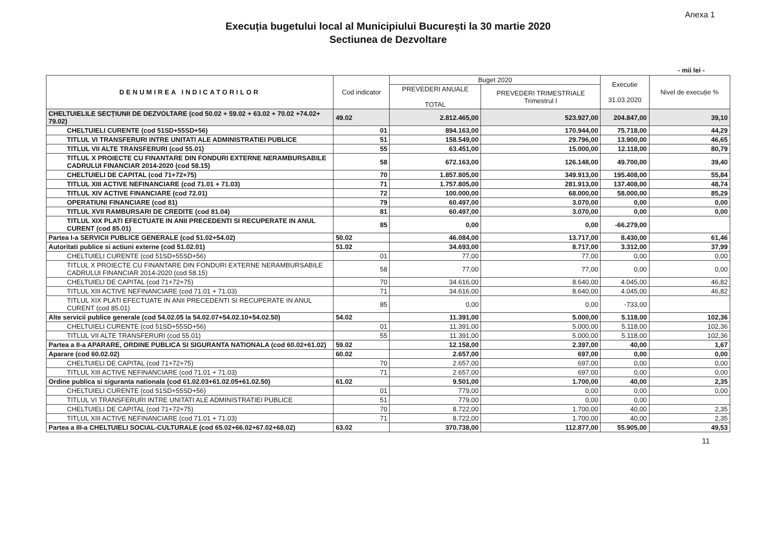Anexa 1
Execuția bugetului local al Municipiului București la 30 martie 2020
Sectiunea de Dezvoltare
- mii lei -
| DENUMIREA INDICATORILOR | Cod indicator | Buget 2020 | | Executie 31.03.2020 | Nivel de execuție % |
| --- | --- | --- | --- | --- | --- |
| | | PREVEDERI ANUALE TOTAL | PREVEDERI TRIMESTRIALE Trimestrul I | | |
| CHELTUIELILE SECȚIUNII DE DEZVOLTARE (cod 50.02 + 59.02 + 63.02 + 70.02 +74.02+ 79.02) | 49.02 | 2.812.465,00 | 523.927,00 | 204.847,00 | 39,10 |
| CHELTUIELI CURENTE (cod 51SD+55SD+56) | 01 | 894.163,00 | 170.944,00 | 75.718,00 | 44,29 |
| TITLUL VI TRANSFERURI INTRE UNITATI ALE ADMINISTRATIEI PUBLICE | 51 | 158.549,00 | 29.796,00 | 13.900,00 | 46,65 |
| TITLUL VII ALTE TRANSFERURI (cod 55.01) | 55 | 63.451,00 | 15.000,00 | 12.118,00 | 80,79 |
| TITLUL X PROIECTE CU FINANTARE DIN FONDURI EXTERNE NERAMBURSABILE CADRULUI FINANCIAR 2014-2020 (cod 58.15) | 58 | 672.163,00 | 126.148,00 | 49.700,00 | 39,40 |
| CHELTUIELI DE CAPITAL (cod 71+72+75) | 70 | 1.857.805,00 | 349.913,00 | 195.408,00 | 55,84 |
| TITLUL XIII ACTIVE NEFINANCIARE (cod 71.01 + 71.03) | 71 | 1.757.805,00 | 281.913,00 | 137.408,00 | 48,74 |
| TITLUL XIV ACTIVE FINANCIARE (cod 72.01) | 72 | 100.000,00 | 68.000,00 | 58.000,00 | 85,29 |
| OPERATIUNI FINANCIARE (cod 81) | 79 | 60.497,00 | 3.070,00 | 0,00 | 0,00 |
| TITLUL XVII RAMBURSARI DE CREDITE (cod 81.04) | 81 | 60.497,00 | 3.070,00 | 0,00 | 0,00 |
| TITLUL XIX PLATI EFECTUATE IN ANII PRECEDENTI SI RECUPERATE IN ANUL CURENT (cod 85.01) | 85 | 0,00 | 0,00 | -66.279,00 | |
| Partea I-a SERVICII PUBLICE GENERALE (cod 51.02+54.02) | 50.02 | 46.084,00 | 13.717,00 | 8.430,00 | 61,46 |
| Autoritati publice si actiuni externe (cod 51.02.01) | 51.02 | 34.693,00 | 8.717,00 | 3.312,00 | 37,99 |
| CHELTUIELI CURENTE (cod 51SD+55SD+56) | 01 | 77,00 | 77,00 | 0,00 | 0,00 |
| TITLUL X PROIECTE CU FINANTARE DIN FONDURI EXTERNE NERAMBURSABILE CADRULUI FINANCIAR 2014-2020 (cod 58.15) | 58 | 77,00 | 77,00 | 0,00 | 0,00 |
| CHELTUIELI DE CAPITAL (cod 71+72+75) | 70 | 34.616,00 | 8.640,00 | 4.045,00 | 46,82 |
| TITLUL XIII ACTIVE NEFINANCIARE (cod 71.01 + 71.03) | 71 | 34.616,00 | 8.640,00 | 4.045,00 | 46,82 |
| TITLUL XIX PLATI EFECTUATE IN ANII PRECEDENTI SI RECUPERATE IN ANUL CURENT (cod 85.01) | 85 | 0,00 | 0,00 | -733,00 | |
| Alte servicii publice generale (cod 54.02.05 la 54.02.07+54.02.10+54.02.50) | 54.02 | 11.391,00 | 5.000,00 | 5.118,00 | 102,36 |
| CHELTUIELI CURENTE (cod 51SD+55SD+56) | 01 | 11.391,00 | 5.000,00 | 5.118,00 | 102,36 |
| TITLUL VII ALTE TRANSFERURI (cod 55.01) | 55 | 11.391,00 | 5.000,00 | 5.118,00 | 102,36 |
| Partea a II-a APARARE, ORDINE PUBLICA SI SIGURANTA NATIONALA (cod 60.02+61.02) | 59.02 | 12.158,00 | 2.397,00 | 40,00 | 1,67 |
| Aparare (cod 60.02.02) | 60.02 | 2.657,00 | 697,00 | 0,00 | 0,00 |
| CHELTUIELI DE CAPITAL (cod 71+72+75) | 70 | 2.657,00 | 697,00 | 0,00 | 0,00 |
| TITLUL XIII ACTIVE NEFINANCIARE (cod 71.01 + 71.03) | 71 | 2.657,00 | 697,00 | 0,00 | 0,00 |
| Ordine publica si siguranta nationala (cod 61.02.03+61.02.05+61.02.50) | 61.02 | 9.501,00 | 1.700,00 | 40,00 | 2,35 |
| CHELTUIELI CURENTE (cod 51SD+55SD+56) | 01 | 779,00 | 0,00 | 0,00 | 0,00 |
| TITLUL VI TRANSFERURI INTRE UNITATI ALE ADMINISTRATIEI PUBLICE | 51 | 779,00 | 0,00 | 0,00 | |
| CHELTUIELI DE CAPITAL (cod 71+72+75) | 70 | 8.722,00 | 1.700,00 | 40,00 | 2,35 |
| TITLUL XIII ACTIVE NEFINANCIARE (cod 71.01 + 71.03) | 71 | 8.722,00 | 1.700,00 | 40,00 | 2,35 |
| Partea a III-a CHELTUIELI SOCIAL-CULTURALE (cod 65.02+66.02+67.02+68.02) | 63.02 | 370.738,00 | 112.877,00 | 55.905,00 | 49,53 |
11